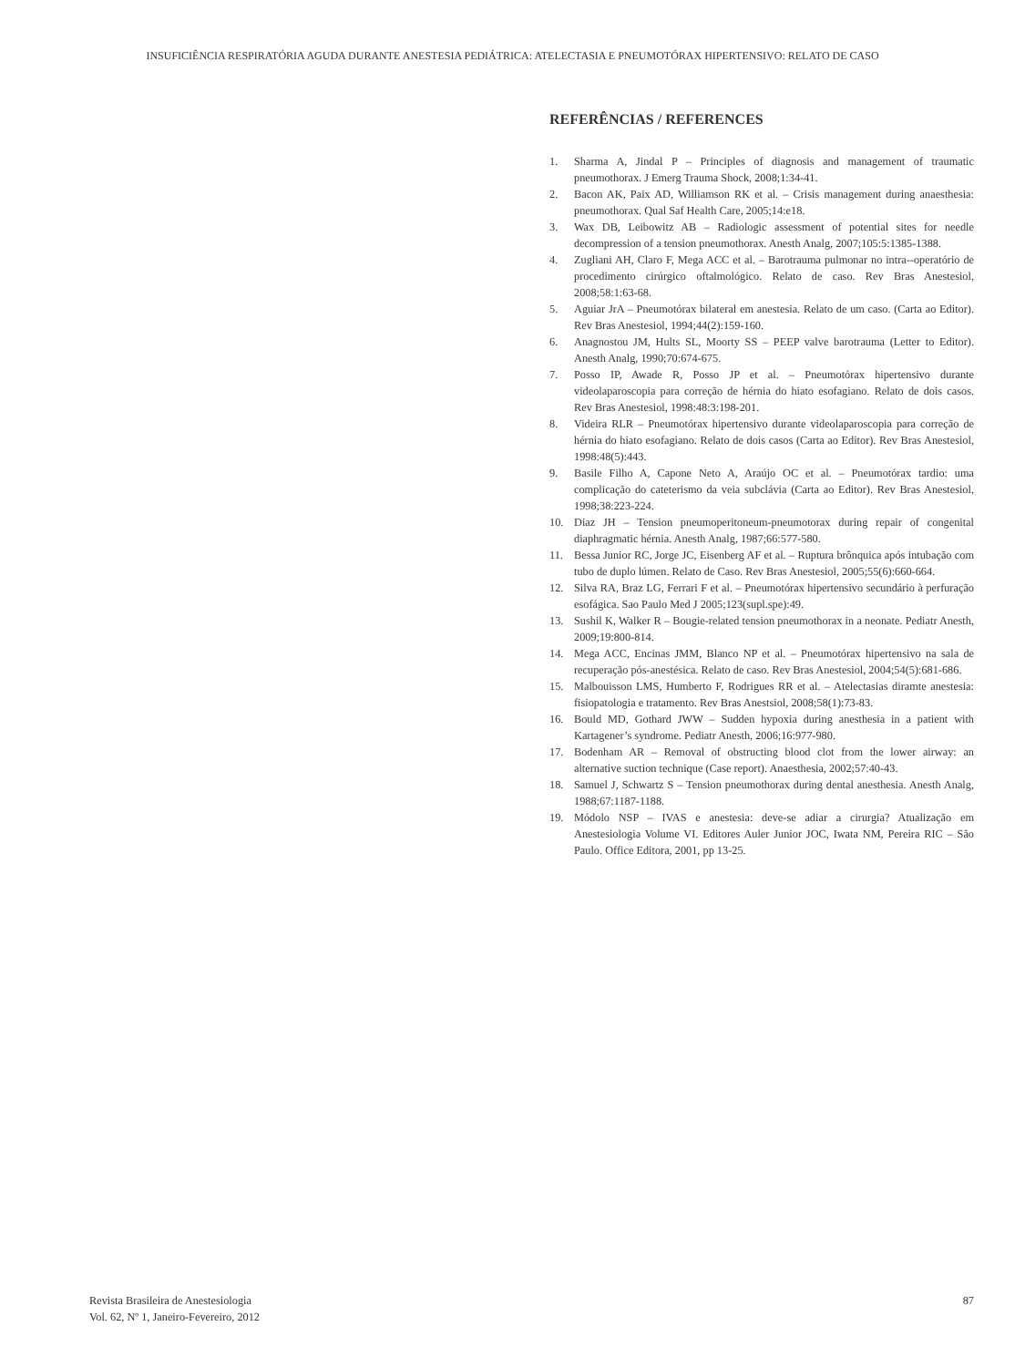INSUFICIÊNCIA RESPIRATÓRIA AGUDA DURANTE ANESTESIA PEDIÁTRICA: ATELECTASIA E PNEUMOTÓRAX HIPERTENSIVO: RELATO DE CASO
REFERÊNCIAS / REFERENCES
1. Sharma A, Jindal P – Principles of diagnosis and management of traumatic pneumothorax. J Emerg Trauma Shock, 2008;1:34-41.
2. Bacon AK, Paix AD, Williamson RK et al. – Crisis management during anaesthesia: pneumothorax. Qual Saf Health Care, 2005;14:e18.
3. Wax DB, Leibowitz AB – Radiologic assessment of potential sites for needle decompression of a tension pneumothorax. Anesth Analg, 2007;105:5:1385-1388.
4. Zugliani AH, Claro F, Mega ACC et al. – Barotrauma pulmonar no intra--operatório de procedimento cirúrgico oftalmológico. Relato de caso. Rev Bras Anestesiol, 2008;58:1:63-68.
5. Aguiar JrA – Pneumotórax bilateral em anestesia. Relato de um caso. (Carta ao Editor). Rev Bras Anestesiol, 1994;44(2):159-160.
6. Anagnostou JM, Hults SL, Moorty SS – PEEP valve barotrauma (Letter to Editor). Anesth Analg, 1990;70:674-675.
7. Posso IP, Awade R, Posso JP et al. – Pneumotórax hipertensivo durante videolaparoscopia para correção de hérnia do hiato esofagiano. Relato de dois casos. Rev Bras Anestesiol, 1998:48:3:198-201.
8. Videira RLR – Pneumotórax hipertensivo durante videolaparoscopia para correção de hérnia do hiato esofagiano. Relato de dois casos (Carta ao Editor). Rev Bras Anestesiol, 1998:48(5):443.
9. Basile Filho A, Capone Neto A, Araújo OC et al. – Pneumotórax tardio: uma complicação do cateterismo da veia subclávia (Carta ao Editor). Rev Bras Anestesiol, 1998;38:223-224.
10. Diaz JH – Tension pneumoperitoneum-pneumotorax during repair of congenital diaphragmatic hérnia. Anesth Analg, 1987;66:577-580.
11. Bessa Junior RC, Jorge JC, Eisenberg AF et al. – Ruptura brônquica após intubação com tubo de duplo lúmen. Relato de Caso. Rev Bras Anestesiol, 2005;55(6):660-664.
12. Silva RA, Braz LG, Ferrari F et al. – Pneumotórax hipertensivo secundário à perfuração esofágica. Sao Paulo Med J 2005;123(supl.spe):49.
13. Sushil K, Walker R – Bougie-related tension pneumothorax in a neonate. Pediatr Anesth, 2009;19:800-814.
14. Mega ACC, Encinas JMM, Blanco NP et al. – Pneumotórax hipertensivo na sala de recuperação pós-anestésica. Relato de caso. Rev Bras Anestesiol, 2004;54(5):681-686.
15. Malbouisson LMS, Humberto F, Rodrigues RR et al. – Atelectasias diramte anestesia: fisiopatologia e tratamento. Rev Bras Anestsiol, 2008;58(1):73-83.
16. Bould MD, Gothard JWW – Sudden hypoxia during anesthesia in a patient with Kartagener’s syndrome. Pediatr Anesth, 2006;16:977-980.
17. Bodenham AR – Removal of obstructing blood clot from the lower airway: an alternative suction technique (Case report). Anaesthesia, 2002;57:40-43.
18. Samuel J, Schwartz S – Tension pneumothorax during dental anesthesia. Anesth Analg, 1988;67:1187-1188.
19. Módolo NSP – IVAS e anestesia: deve-se adiar a cirurgia? Atualização em Anestesiologia Volume VI. Editores Auler Junior JOC, Iwata NM, Pereira RIC – São Paulo. Office Editora, 2001, pp 13-25.
Revista Brasileira de Anestesiologia
Vol. 62, Nº 1, Janeiro-Fevereiro, 2012
87